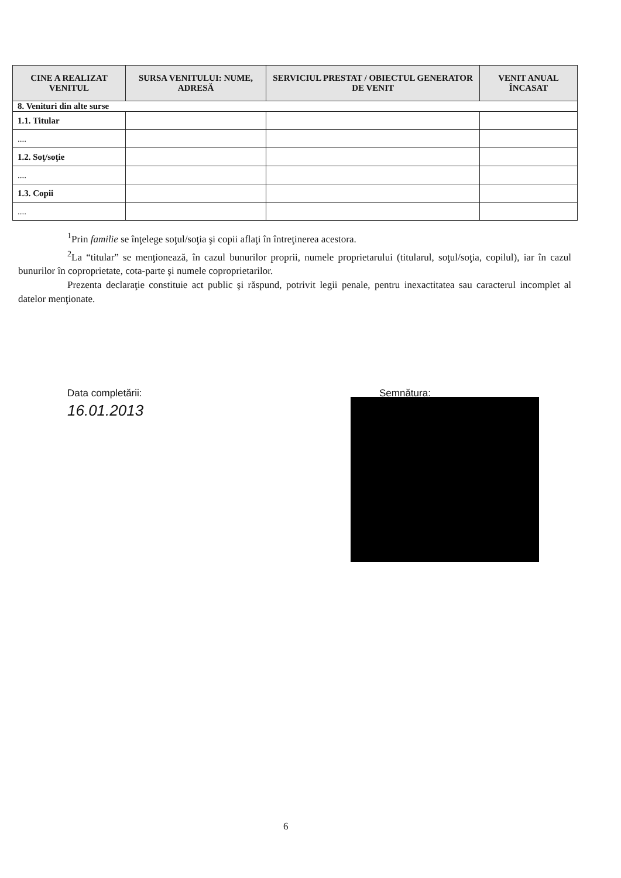| CINE A REALIZAT VENITUL | SURSA VENITULUI: NUME, ADRESĂ | SERVICIUL PRESTAT / OBIECTUL GENERATOR DE VENIT | VENIT ANUAL ÎNCASAT |
| --- | --- | --- | --- |
| 8. Venituri din alte surse | | | |
| 1.1. Titular | | | |
| .... | | | |
| 1.2. Soţ/soţie | | | |
| .... | | | |
| 1.3. Copii | | | |
| .... | | | |
<sup>1</sup> Prin familie se înţelege soţul/soţia şi copii aflaţi în întreţinerea acestora.
<sup>2</sup> La “titular” se menţionează, în cazul bunurilor proprii, numele proprietarului (titularul, soţul/soţia, copilul), iar în cazul bunurilor în coproprietate, cota-parte şi numele coproprietarilor.
Prezenta declaraţie constituie act public şi răspund, potrivit legii penale, pentru inexactitatea sau caracterul incomplet al datelor menţionate.
Data completării:
16.01.2013
Semnătura:
6